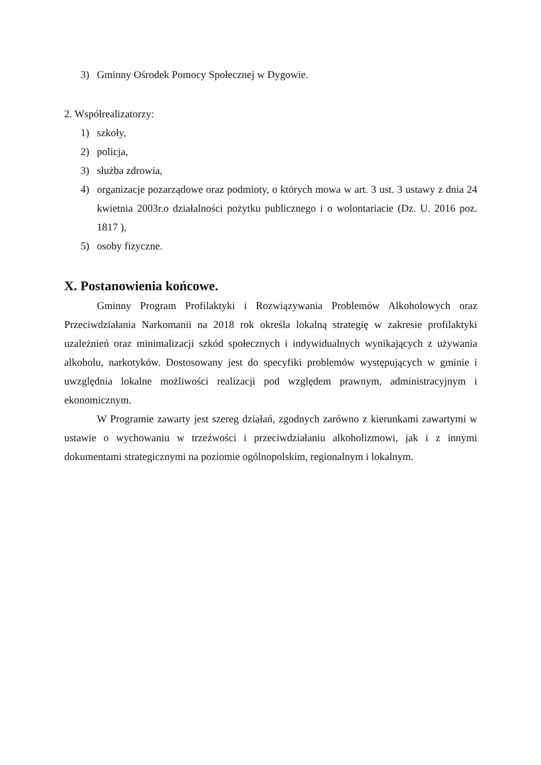3) Gminny Ośrodek Pomocy Społecznej w Dygowie.
2. Współrealizatorzy:
1) szkoły,
2) policja,
3) służba zdrowia,
4) organizacje pozarządowe oraz podmioty, o których mowa w art. 3 ust. 3 ustawy z dnia 24 kwietnia 2003r.o działalności pożytku publicznego i o wolontariacie (Dz. U. 2016 poz. 1817 ),
5) osoby fizyczne.
X. Postanowienia końcowe.
Gminny Program Profilaktyki i Rozwiązywania Problemów Alkoholowych oraz Przeciwdziałania Narkomanii na 2018 rok określa lokalną strategię w zakresie profilaktyki uzależnień oraz minimalizacji szkód społecznych i indywidualnych wynikających z używania alkoholu, narkotyków. Dostosowany jest do specyfiki problemów występujących w gminie i uwzględnia lokalne możliwości realizacji pod względem prawnym, administracyjnym i ekonomicznym.
W Programie zawarty jest szereg działań, zgodnych zarówno z kierunkami zawartymi w ustawie o wychowaniu w trzeźwości i przeciwdziałaniu alkoholizmowi, jak i z innymi dokumentami strategicznymi na poziomie ogólnopolskim, regionalnym i lokalnym.